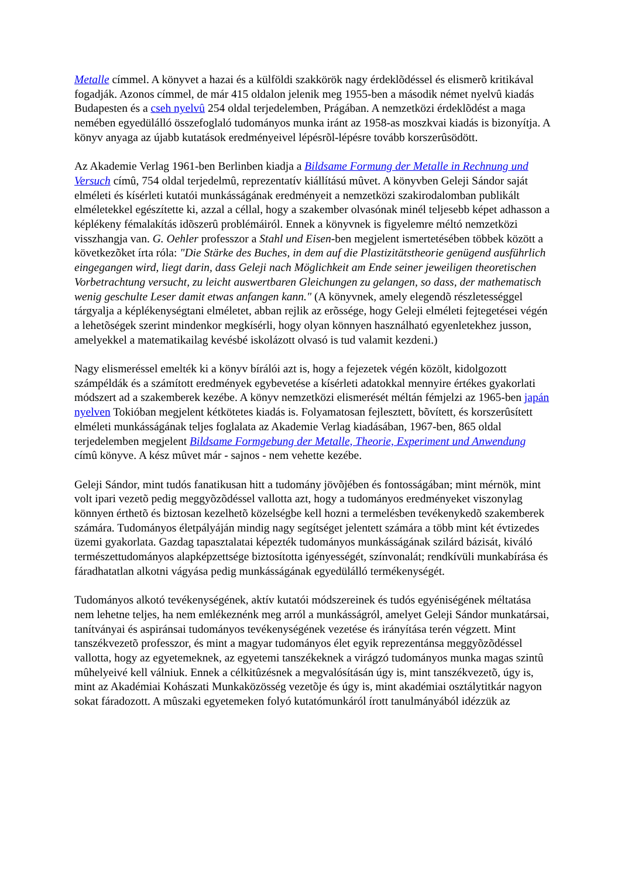Metalle címmel. A könyvet a hazai és a külföldi szakkörök nagy érdeklõdéssel és elismerõ kritikával fogadják. Azonos címmel, de már 415 oldalon jelenik meg 1955-ben a második német nyelvû kiadás Budapesten és a cseh nyelvû 254 oldal terjedelemben, Prágában. A nemzetközi érdeklõdést a maga nemében egyedülálló összefoglaló tudományos munka iránt az 1958-as moszkvai kiadás is bizonyítja. A könyv anyaga az újabb kutatások eredményeivel lépésrõl-lépésre tovább korszerûsödött.
Az Akademie Verlag 1961-ben Berlinben kiadja a Bildsame Formung der Metalle in Rechnung und Versuch címû, 754 oldal terjedelmû, reprezentatív kiállítású mûvet. A könyvben Geleji Sándor saját elméleti és kísérleti kutatói munkásságának eredményeit a nemzetközi szakirodalomban publikált elméletekkel egészítette ki, azzal a céllal, hogy a szakember olvasónak minél teljesebb képet adhasson a képlékeny fémalakítás idõszerû problémáiról. Ennek a könyvnek is figyelemre méltó nemzetközi visszhangja van. G. Oehler professzor a Stahl und Eisen-ben megjelent ismertetésében többek között a következõket írta róla: "Die Stärke des Buches, in dem auf die Plastizitätstheorie genügend ausführlich eingegangen wird, liegt darin, dass Geleji nach Möglichkeit am Ende seiner jeweiligen theoretischen Vorbetrachtung versucht, zu leicht auswertbaren Gleichungen zu gelangen, so dass, der mathematisch wenig geschulte Leser damit etwas anfangen kann." (A könyvnek, amely elegendõ részletességgel tárgyalja a képlékenységtani elméletet, abban rejlik az erõssége, hogy Geleji elméleti fejtegetései végén a lehetõségek szerint mindenkor megkísérli, hogy olyan könnyen használható egyenletekhez jusson, amelyekkel a matematikailag kevésbé iskolázott olvasó is tud valamit kezdeni.)
Nagy elismeréssel emelték ki a könyv bírálói azt is, hogy a fejezetek végén közölt, kidolgozott számpéldák és a számított eredmények egybevetése a kísérleti adatokkal mennyire értékes gyakorlati módszert ad a szakemberek kezébe. A könyv nemzetközi elismerését méltán fémjelzi az 1965-ben japán nyelven Tokióban megjelent kétkötetes kiadás is. Folyamatosan fejlesztett, bõvített, és korszerûsített elméleti munkásságának teljes foglalata az Akademie Verlag kiadásában, 1967-ben, 865 oldal terjedelemben megjelent Bildsame Formgebung der Metalle, Theorie, Experiment und Anwendung címû könyve. A kész mûvet már - sajnos - nem vehette kezébe.
Geleji Sándor, mint tudós fanatikusan hitt a tudomány jövõjében és fontosságában; mint mérnök, mint volt ipari vezetõ pedig meggyõzõdéssel vallotta azt, hogy a tudományos eredményeket viszonylag könnyen érthetõ és biztosan kezelhetõ közelségbe kell hozni a termelésben tevékenykedõ szakemberek számára. Tudományos életpályáján mindig nagy segítséget jelentett számára a több mint két évtizedes üzemi gyakorlata. Gazdag tapasztalatai képezték tudományos munkásságának szilárd bázisát, kiváló természettudományos alapképzettsége biztosította igényességét, színvonalát; rendkívüli munkabírása és fáradhatatlan alkotni vágyása pedig munkásságának egyedülálló termékenységét.
Tudományos alkotó tevékenységének, aktív kutatói módszereinek és tudós egyéniségének méltatása nem lehetne teljes, ha nem emlékeznénk meg arról a munkásságról, amelyet Geleji Sándor munkatársai, tanítványai és aspiránsai tudományos tevékenységének vezetése és irányítása terén végzett. Mint tanszékvezetõ professzor, és mint a magyar tudományos élet egyik reprezentánsa meggyõzõdéssel vallotta, hogy az egyetemeknek, az egyetemi tanszékeknek a virágzó tudományos munka magas szintû mûhelyeivé kell válniuk. Ennek a célkitûzésnek a megvalósításán úgy is, mint tanszékvezetõ, úgy is, mint az Akadémiai Kohászati Munkaközösség vezetõje és úgy is, mint akadémiai osztálytitkár nagyon sokat fáradozott. A mûszaki egyetemeken folyó kutatómunkáról írott tanulmányából idézzük az